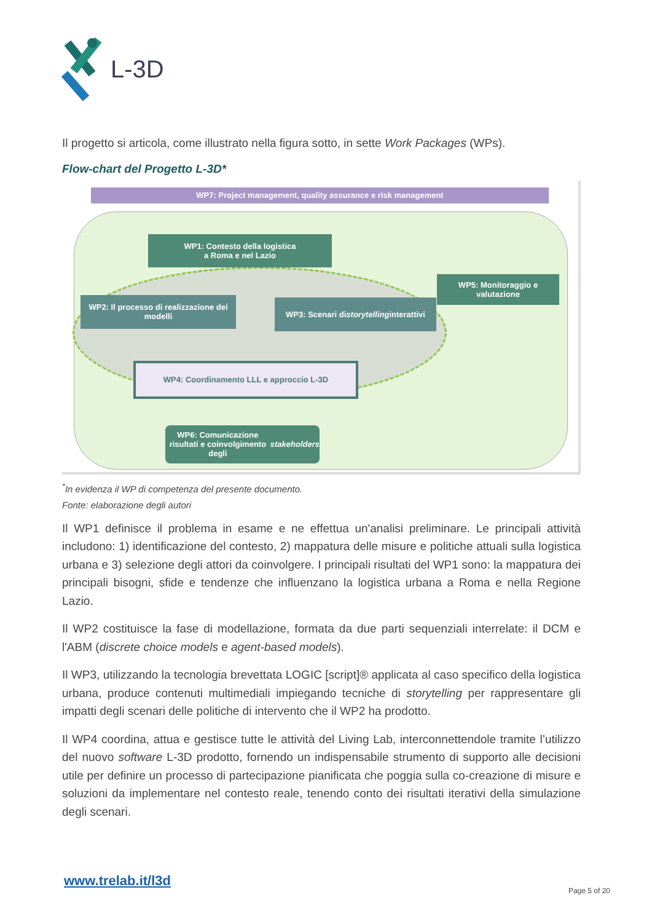L-3D
Il progetto si articola, come illustrato nella figura sotto, in sette Work Packages (WPs).
Flow-chart del Progetto L-3D*
WP7: Project management, quality assurance e risk management
WP1: Contesto della logistica
a Roma e nel Lazio
WP5: Monitoraggio e valutazione
WP2: Il processo di realizzazione dei modelli
WP3: Scenari di storytelling interattivi
WP4: Coordinamento LLL e approccio L-3D
WP6: Comunicazione risultati e coinvolgimento degli stakeholders
<sup>*</sup> In evidenza il WP di competenza del presente documento.
Fonte: elaborazione degli autori
Il WP1 definisce il problema in esame e ne effettua un'analisi preliminare. Le principali attività includono: 1) identificazione del contesto, 2) mappatura delle misure e politiche attuali sulla logistica urbana e 3) selezione degli attori da coinvolgere. I principali risultati del WP1 sono: la mappatura dei principali bisogni, sfide e tendenze che influenzano la logistica urbana a Roma e nella Regione Lazio.
Il WP2 costituisce la fase di modellazione, formata da due parti sequenziali interrelate: il DCM e l'ABM (discrete choice models e agent-based models).
Il WP3, utilizzando la tecnologia brevettata LOGIC [script]® applicata al caso specifico della logistica urbana, produce contenuti multimediali impiegando tecniche di storytelling per rappresentare gli impatti degli scenari delle politiche di intervento che il WP2 ha prodotto.
Il WP4 coordina, attua e gestisce tutte le attività del Living Lab, interconnettendole tramite l’utilizzo del nuovo software L-3D prodotto, fornendo un indispensabile strumento di supporto alle decisioni utile per definire un processo di partecipazione pianificata che poggia sulla co-creazione di misure e soluzioni da implementare nel contesto reale, tenendo conto dei risultati iterativi della simulazione degli scenari.
www.trelab.it/l3d
Page 5 of 20